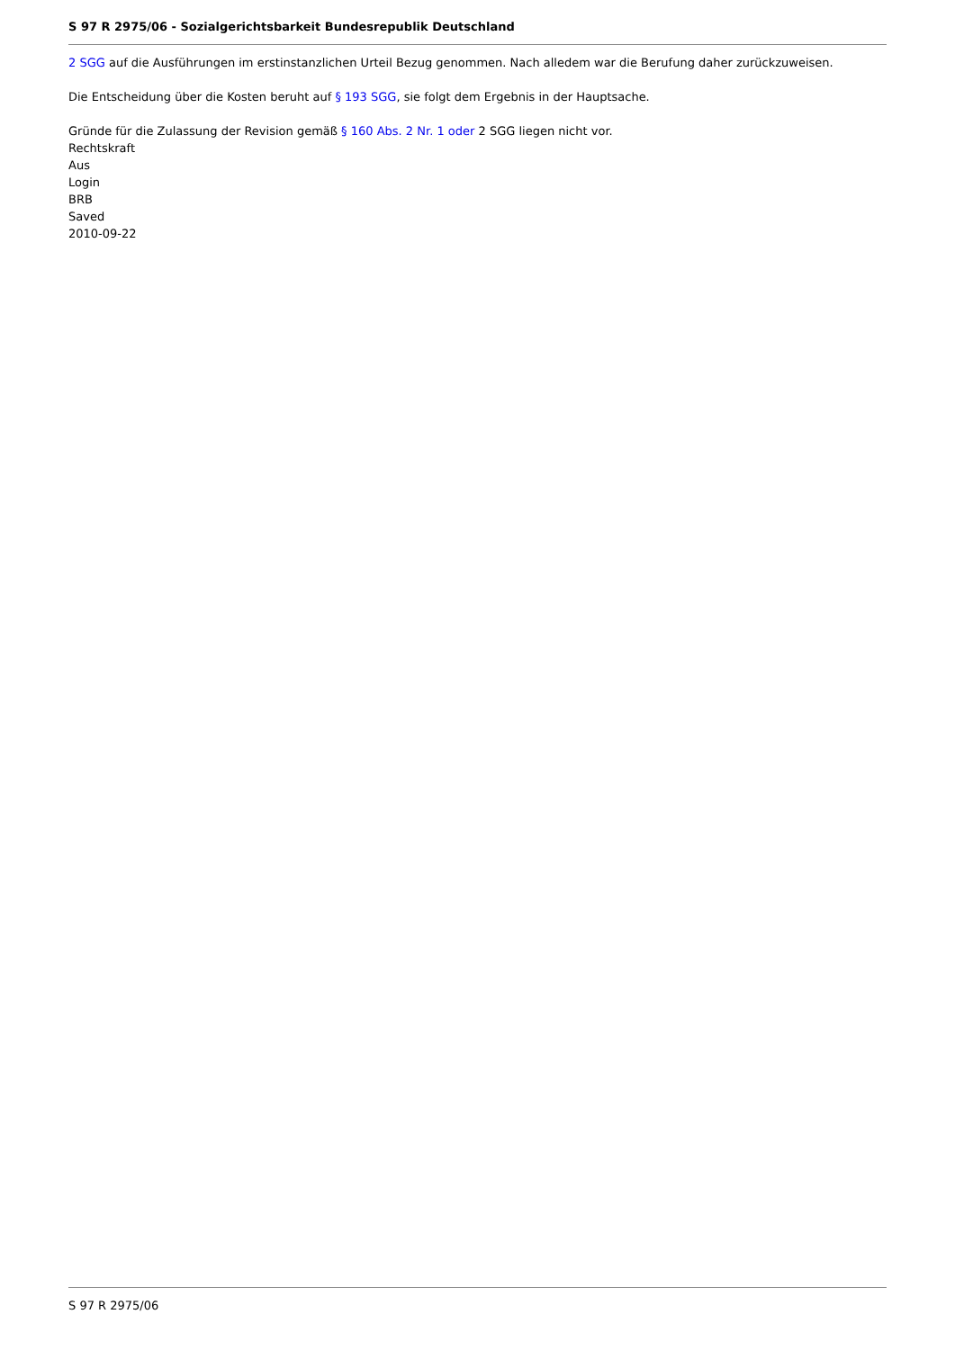S 97 R 2975/06 - Sozialgerichtsbarkeit Bundesrepublik Deutschland
2 SGG auf die Ausführungen im erstinstanzlichen Urteil Bezug genommen. Nach alledem war die Berufung daher zurückzuweisen.
Die Entscheidung über die Kosten beruht auf § 193 SGG, sie folgt dem Ergebnis in der Hauptsache.
Gründe für die Zulassung der Revision gemäß § 160 Abs. 2 Nr. 1 oder 2 SGG liegen nicht vor.
Rechtskraft
Aus
Login
BRB
Saved
2010-09-22
S 97 R 2975/06